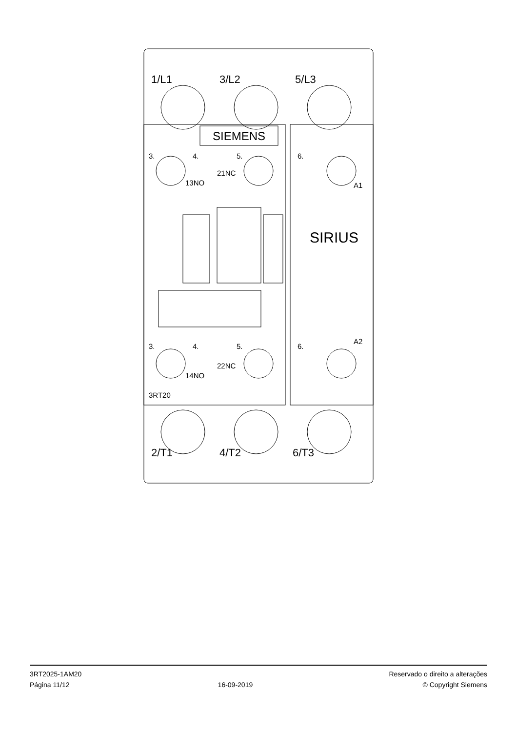SIEMENS
SIRIUS
1/L1
3/L2
5/L3
2/T1
4/T2
6/T3
3.
4.
5.
6.
13NO
21NC
A1
3.
4.
5.
6.
14NO
22NC
A2
3RT20
3RT2025-1AM20
Página 11/12
16-09-2019
Reservado o direito a alterações
© Copyright Siemens